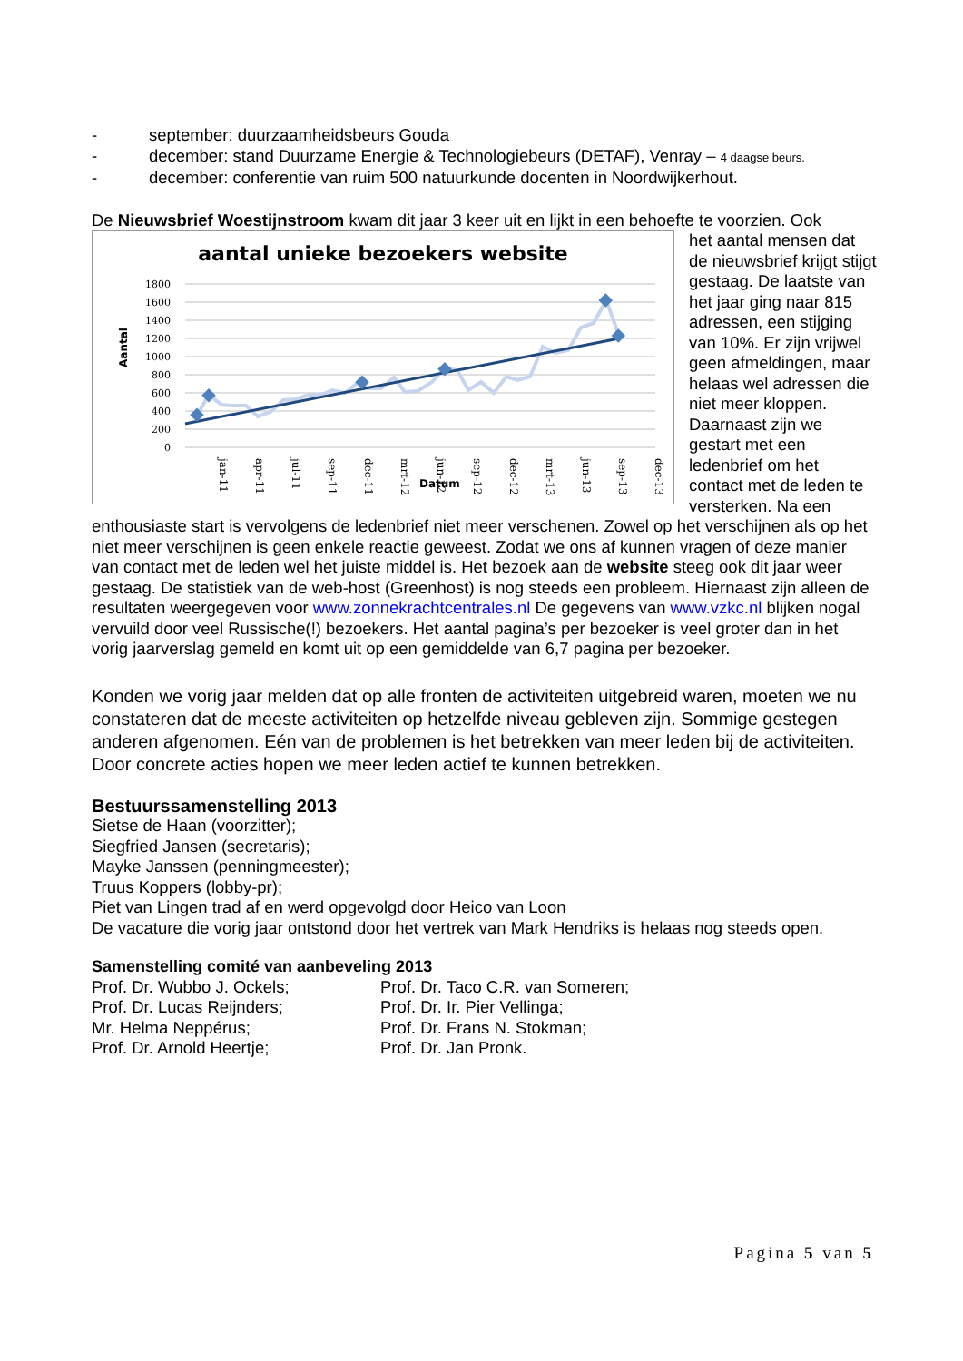- september: duurzaamheidsbeurs Gouda
- december: stand Duurzame Energie & Technologiebeurs (DETAF), Venray – 4 daagse beurs.
- december: conferentie van ruim 500 natuurkunde docenten in Noordwijkerhout.
De Nieuwsbrief Woestijnstroom kwam dit jaar 3 keer uit en lijkt in een behoefte te voorzien. Ook
aantal unieke bezoekers website
Aantal
1800
1600
1400
1200
1000
800
600
400
200
0
jan-11
apr-11
jul-11
sep-11
dec-11
mrt-12
jun-12
sep-12
dec-12
mrt-13
jun-13
sep-13
dec-13
Datum
het aantal mensen dat de nieuwsbrief krijgt stijgt gestaag. De laatste van het jaar ging naar 815 adressen, een stijging van 10%. Er zijn vrijwel geen afmeldingen, maar helaas wel adressen die niet meer kloppen. Daarnaast zijn we gestart met een ledenbrief om het contact met de leden te versterken. Na een enthousiaste start is vervolgens de ledenbrief niet meer verschenen. Zowel op het verschijnen als op het niet meer verschijnen is geen enkele reactie geweest. Zodat we ons af kunnen vragen of deze manier van contact met de leden wel het juiste middel is. Het bezoek aan de website steeg ook dit jaar weer gestaag. De statistiek van de web-host (Greenhost) is nog steeds een probleem. Hiernaast zijn alleen de resultaten weergegeven voor www.zonnekrachtcentrales.nl De gegevens van www.vzkc.nl blijken nogal vervuild door veel Russische(!) bezoekers. Het aantal pagina’s per bezoeker is veel groter dan in het vorig jaarverslag gemeld en komt uit op een gemiddelde van 6,7 pagina per bezoeker.
Konden we vorig jaar melden dat op alle fronten de activiteiten uitgebreid waren, moeten we nu constateren dat de meeste activiteiten op hetzelfde niveau gebleven zijn. Sommige gestegen anderen afgenomen. Eén van de problemen is het betrekken van meer leden bij de activiteiten. Door concrete acties hopen we meer leden actief te kunnen betrekken.
Bestuurssamenstelling 2013
Sietse de Haan (voorzitter);
Siegfried Jansen (secretaris);
Mayke Janssen (penningmeester);
Truus Koppers (lobby-pr);
Piet van Lingen trad af en werd opgevolgd door Heico van Loon
De vacature die vorig jaar ontstond door het vertrek van Mark Hendriks is helaas nog steeds open.
Samenstelling comité van aanbeveling 2013
Prof. Dr. Wubbo J. Ockels; Prof. Dr. Taco C.R. van Someren;
Prof. Dr. Lucas Reijnders; Prof. Dr. Ir. Pier Vellinga;
Mr. Helma Neppérus; Prof. Dr. Frans N. Stokman;
Prof. Dr. Arnold Heertje; Prof. Dr. Jan Pronk.
Pagina 5 van 5